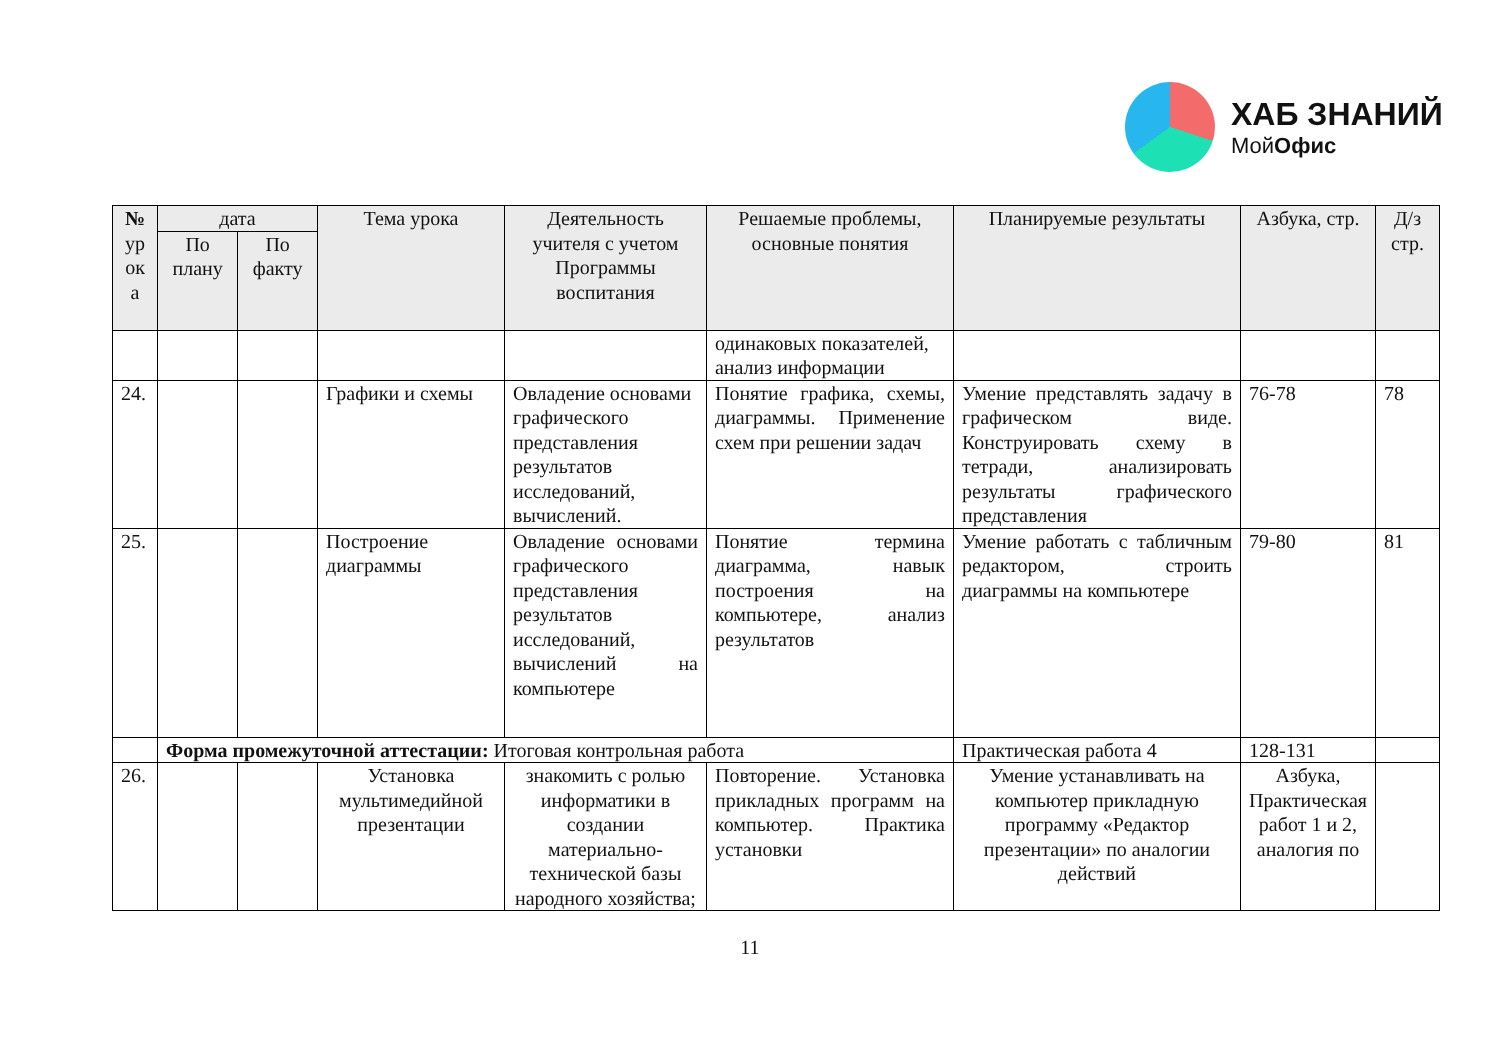ХАБ ЗНАНИЙ
МойОфис
| № ур ок а | дата | | Тема урока | Деятельность учителя с учетом Программы воспитания | Решаемые проблемы, основные понятия | Планируемые результаты | Азбука, стр. | Д/з стр. |
| --- | --- | --- | --- | --- | --- | --- | --- | --- |
| | По плану | По факту | | | | | | |
| | | | | | одинаковых показателей, анализ информации | | | |
| 24. | | | Графики и схемы | Овладение основами графического представления результатов исследований, вычислений. | Понятие графика, схемы, диаграммы. Применение схем при решении задач | Умение представлять задачу в графическом виде. Конструировать схему в тетради, анализировать результаты графического представления | 76-78 | 78 |
| 25. | | | Построение диаграммы | Овладение основами графического представления результатов исследований, вычислений на компьютере | Понятие термина диаграмма, навык построения на компьютере, анализ результатов | Умение работать с табличным редактором, строить диаграммы на компьютере | 79-80 | 81 |
| | Форма промежуточной аттестации: Итоговая контрольная работа | | | | | Практическая работа 4 | 128-131 | |
| 26. | | | Установка мультимедийной презентации | знакомить с ролью информатики в создании материально-технической базы народного хозяйства; | Повторение. Установка прикладных программ на компьютер. Практика установки | Умение устанавливать на компьютер прикладную программу «Редактор презентации» по аналогии действий | Азбука, Практическая работ 1 и 2, аналогия по | |
11